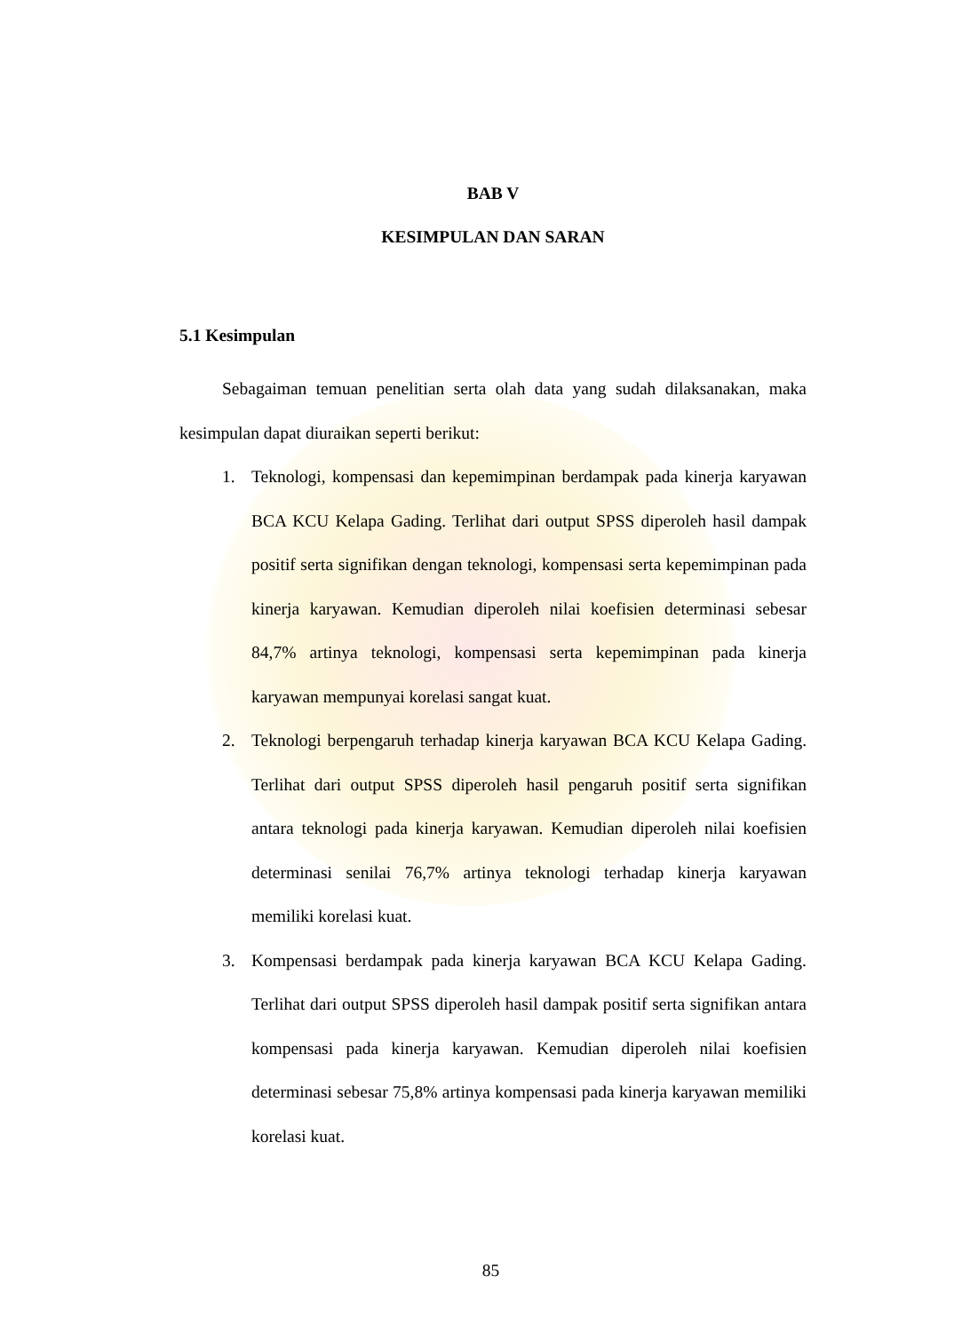BAB V
KESIMPULAN DAN SARAN
5.1 Kesimpulan
Sebagaiman temuan penelitian serta olah data yang sudah dilaksanakan, maka kesimpulan dapat diuraikan seperti berikut:
1. Teknologi, kompensasi dan kepemimpinan berdampak pada kinerja karyawan BCA KCU Kelapa Gading. Terlihat dari output SPSS diperoleh hasil dampak positif serta signifikan dengan teknologi, kompensasi serta kepemimpinan pada kinerja karyawan. Kemudian diperoleh nilai koefisien determinasi sebesar 84,7% artinya teknologi, kompensasi serta kepemimpinan pada kinerja karyawan mempunyai korelasi sangat kuat.
2. Teknologi berpengaruh terhadap kinerja karyawan BCA KCU Kelapa Gading. Terlihat dari output SPSS diperoleh hasil pengaruh positif serta signifikan antara teknologi pada kinerja karyawan. Kemudian diperoleh nilai koefisien determinasi senilai 76,7% artinya teknologi terhadap kinerja karyawan memiliki korelasi kuat.
3. Kompensasi berdampak pada kinerja karyawan BCA KCU Kelapa Gading. Terlihat dari output SPSS diperoleh hasil dampak positif serta signifikan antara kompensasi pada kinerja karyawan. Kemudian diperoleh nilai koefisien determinasi sebesar 75,8% artinya kompensasi pada kinerja karyawan memiliki korelasi kuat.
85